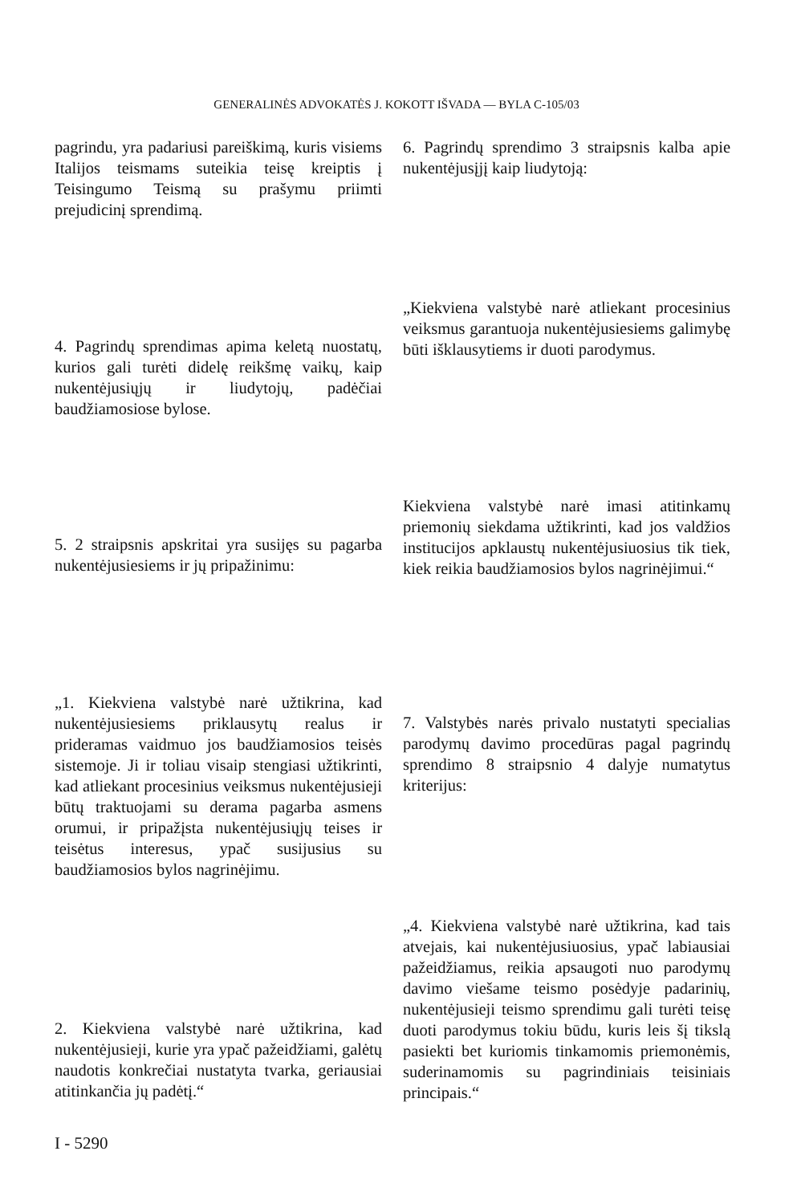GENERALINĖS ADVOKATĖS J. KOKOTT IŠVADA — BYLA C-105/03
pagrindu, yra padariusi pareiškimą, kuris visiems Italijos teismams suteikia teisę kreiptis į Teisingumo Teismą su prašymu priimti prejudicinį sprendimą.
4. Pagrindų sprendimas apima keletą nuostatų, kurios gali turėti didelę reikšmę vaikų, kaip nukentėjusiųjų ir liudytojų, padėčiai baudžiamosiose bylose.
5. 2 straipsnis apskritai yra susijęs su pagarba nukentėjusiesiems ir jų pripažinimu:
„1. Kiekviena valstybė narė užtikrina, kad nukentėjusiesiems priklausytų realus ir prideramas vaidmuo jos baudžiamosios teisės sistemoje. Ji ir toliau visaip stengiasi užtikrinti, kad atliekant procesinius veiksmus nukentėjusieji būtų traktuojami su derama pagarba asmens orumui, ir pripažįsta nukentėjusiųjų teises ir teisėtus interesus, ypač susijusius su baudžiamosios bylos nagrinėjimu.
2. Kiekviena valstybė narė užtikrina, kad nukentėjusieji, kurie yra ypač pažeidžiami, galėtų naudotis konkrečiai nustatyta tvarka, geriausiai atitinkančia jų padėtį.“
6. Pagrindų sprendimo 3 straipsnis kalba apie nukentėjusįjį kaip liudytoją:
„Kiekviena valstybė narė atliekant procesinius veiksmus garantuoja nukentėjusiesiems galimybę būti išklausytiems ir duoti parodymus.
Kiekviena valstybė narė imasi atitinkamų priemonių siekdama užtikrinti, kad jos valdžios institucijos apklaustų nukentėjusiuosius tik tiek, kiek reikia baudžiamosios bylos nagrinėjimui.“
7. Valstybės narės privalo nustatyti specialias parodymų davimo procedūras pagal pagrindų sprendimo 8 straipsnio 4 dalyje numatytus kriterijus:
„4. Kiekviena valstybė narė užtikrina, kad tais atvejais, kai nukentėjusiuosius, ypač labiausiai pažeidžiamus, reikia apsaugoti nuo parodymų davimo viešame teismo posėdyje padarinių, nukentėjusieji teismo sprendimu gali turėti teisę duoti parodymus tokiu būdu, kuris leis šį tikslą pasiekti bet kuriomis tinkamomis priemonėmis, suderinamomis su pagrindiniais teisiniais principais.“
I - 5290